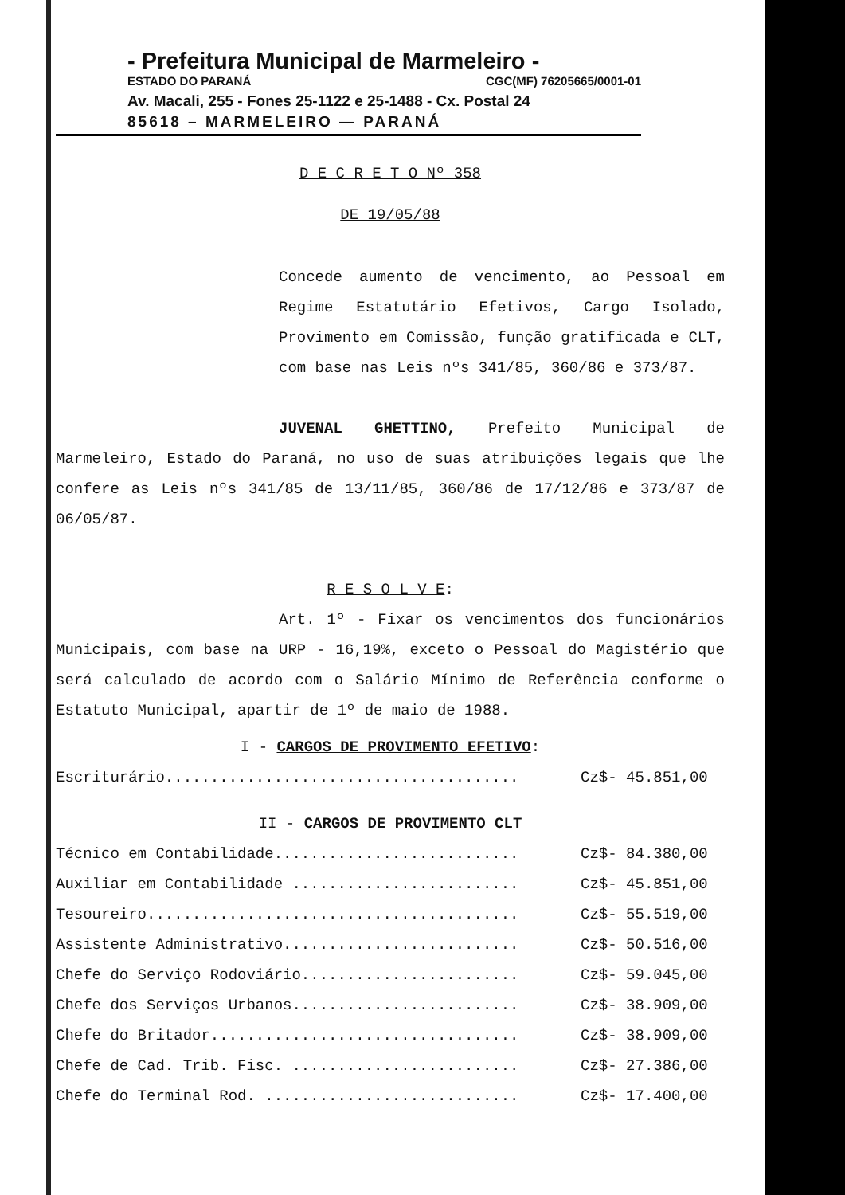- Prefeitura Municipal de Marmeleiro -
ESTADO DO PARANÁ CGC(MF) 76205665/0001-01
Av. Macali, 255 - Fones 25-1122 e 25-1488 - Cx. Postal 24
85618 – MARMELEIRO — PARANÁ
D E C R E T O Nº 358
DE 19/05/88
Concede aumento de vencimento, ao Pessoal em Regime Estatutário Efetivos, Cargo Isolado, Provimento em Comissão, função gratificada e CLT, com base nas Leis nºs 341/85, 360/86 e 373/87.
JUVENAL GHETTINO, Prefeito Municipal de Marmeleiro, Estado do Paraná, no uso de suas atribuições legais que lhe confere as Leis nºs 341/85 de 13/11/85, 360/86 de 17/12/86 e 373/87 de 06/05/87.
R E S O L V E:
Art. 1º - Fixar os vencimentos dos funcionários Municipais, com base na URP - 16,19%, exceto o Pessoal do Magistério que será calculado de acordo com o Salário Mínimo de Referência conforme o Estatuto Municipal, apartir de 1º de maio de 1988.
I - CARGOS DE PROVIMENTO EFETIVO:
| Escriturário....................................... | Cz$- 45.851,00 |
II - CARGOS DE PROVIMENTO CLT
| Técnico em Contabilidade........................... | Cz$- 84.380,00 |
| Auxiliar em Contabilidade ......................... | Cz$- 45.851,00 |
| Tesoureiro......................................... | Cz$- 55.519,00 |
| Assistente Administrativo.......................... | Cz$- 50.516,00 |
| Chefe do Serviço Rodoviário........................ | Cz$- 59.045,00 |
| Chefe dos Serviços Urbanos......................... | Cz$- 38.909,00 |
| Chefe do Britador.................................. | Cz$- 38.909,00 |
| Chefe de Cad. Trib. Fisc. ......................... | Cz$- 27.386,00 |
| Chefe do Terminal Rod. ............................ | Cz$- 17.400,00 |